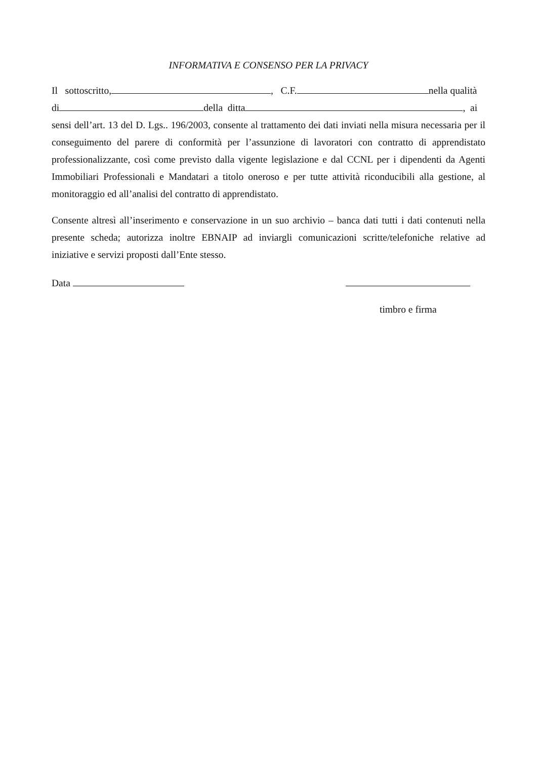INFORMATIVA E CONSENSO PER LA PRIVACY
Il sottoscritto, , C.F. nella qualità
di della ditta , ai
sensi dell’art. 13 del D. Lgs.. 196/2003, consente al trattamento dei dati inviati nella misura necessaria per il conseguimento del parere di conformità per l’assunzione di lavoratori con contratto di apprendistato professionalizzante, così come previsto dalla vigente legislazione e dal CCNL per i dipendenti da Agenti Immobiliari Professionali e Mandatari a titolo oneroso e per tutte attività riconducibili alla gestione, al monitoraggio ed all’analisi del contratto di apprendistato.
Consente altresì all’inserimento e conservazione in un suo archivio – banca dati tutti i dati contenuti nella presente scheda; autorizza inoltre EBNAIP ad inviargli comunicazioni scritte/telefoniche relative ad iniziative e servizi proposti dall’Ente stesso.
Data
timbro e firma